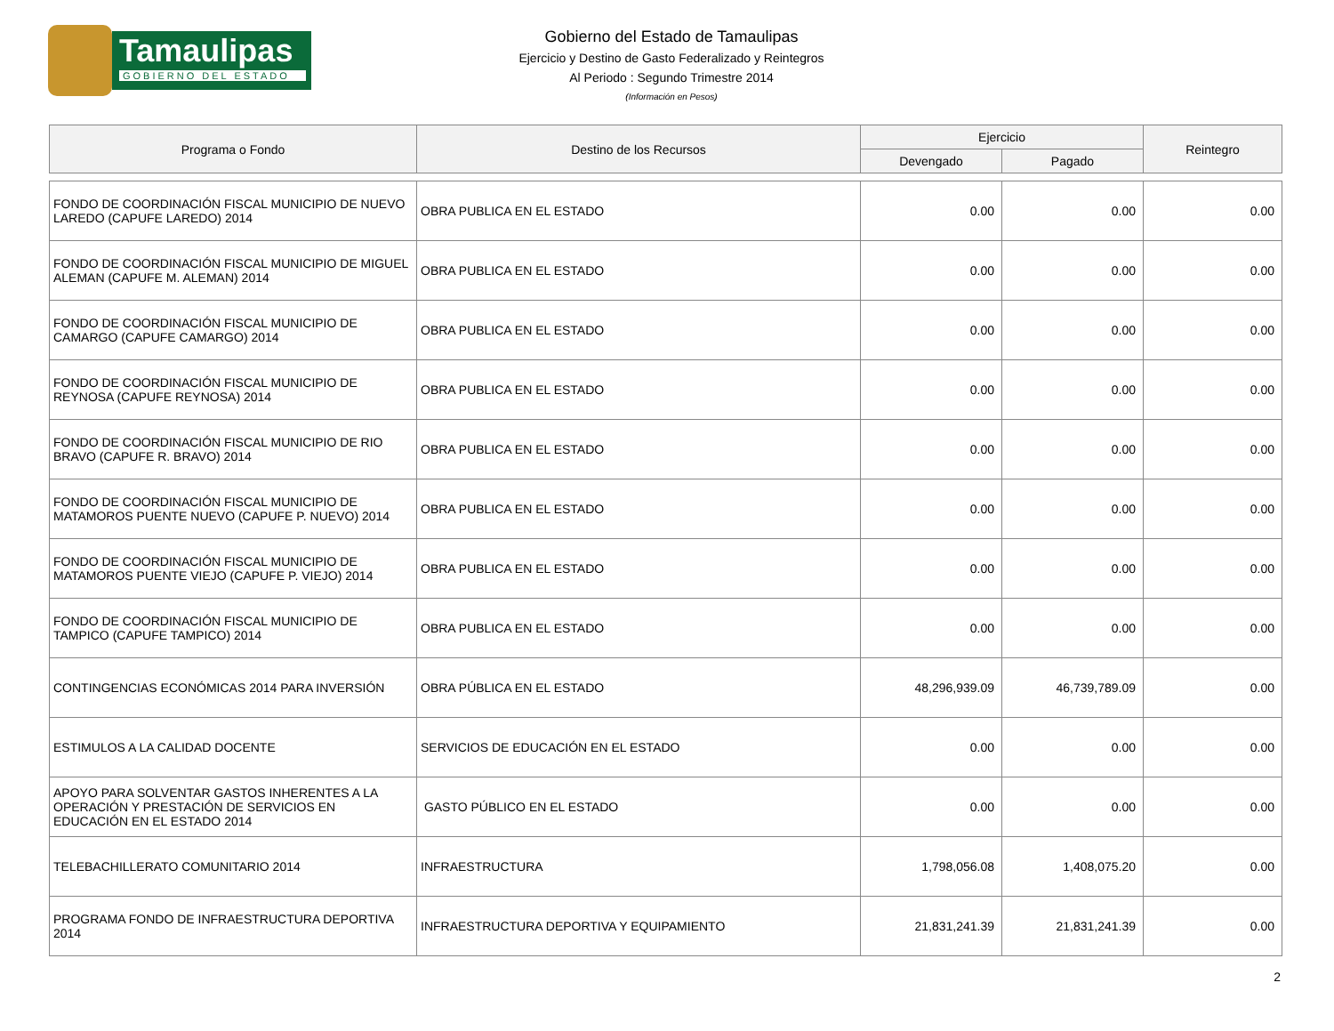Tamaulipas
GOBIERNO DEL ESTADO
Gobierno del Estado de Tamaulipas
Ejercicio y Destino de Gasto Federalizado y Reintegros
Al Periodo : Segundo Trimestre 2014
(Información en Pesos)
| Programa o Fondo | Destino de los Recursos | Ejercicio | | Reintegro |
| --- | --- | --- | --- | --- |
| | | Devengado | Pagado | |
| FONDO DE COORDINACIÓN FISCAL MUNICIPIO DE NUEVO LAREDO (CAPUFE LAREDO) 2014 | OBRA PUBLICA EN EL ESTADO | 0.00 | 0.00 | 0.00 |
| FONDO DE COORDINACIÓN FISCAL MUNICIPIO DE MIGUEL ALEMAN (CAPUFE M. ALEMAN) 2014 | OBRA PUBLICA EN EL ESTADO | 0.00 | 0.00 | 0.00 |
| FONDO DE COORDINACIÓN FISCAL MUNICIPIO DE CAMARGO (CAPUFE CAMARGO) 2014 | OBRA PUBLICA EN EL ESTADO | 0.00 | 0.00 | 0.00 |
| FONDO DE COORDINACIÓN FISCAL MUNICIPIO DE REYNOSA (CAPUFE REYNOSA) 2014 | OBRA PUBLICA EN EL ESTADO | 0.00 | 0.00 | 0.00 |
| FONDO DE COORDINACIÓN FISCAL MUNICIPIO DE RIO BRAVO (CAPUFE R. BRAVO) 2014 | OBRA PUBLICA EN EL ESTADO | 0.00 | 0.00 | 0.00 |
| FONDO DE COORDINACIÓN FISCAL MUNICIPIO DE MATAMOROS PUENTE NUEVO (CAPUFE P. NUEVO) 2014 | OBRA PUBLICA EN EL ESTADO | 0.00 | 0.00 | 0.00 |
| FONDO DE COORDINACIÓN FISCAL MUNICIPIO DE MATAMOROS PUENTE VIEJO (CAPUFE P. VIEJO) 2014 | OBRA PUBLICA EN EL ESTADO | 0.00 | 0.00 | 0.00 |
| FONDO DE COORDINACIÓN FISCAL MUNICIPIO DE TAMPICO (CAPUFE TAMPICO) 2014 | OBRA PUBLICA EN EL ESTADO | 0.00 | 0.00 | 0.00 |
| CONTINGENCIAS ECONÓMICAS 2014 PARA INVERSIÓN | OBRA PÚBLICA EN EL ESTADO | 48,296,939.09 | 46,739,789.09 | 0.00 |
| ESTIMULOS A LA CALIDAD DOCENTE | SERVICIOS DE EDUCACIÓN EN EL ESTADO | 0.00 | 0.00 | 0.00 |
| APOYO PARA SOLVENTAR GASTOS INHERENTES A LA OPERACIÓN Y PRESTACIÓN DE SERVICIOS EN EDUCACIÓN EN EL ESTADO 2014 | GASTO PÚBLICO EN EL ESTADO | 0.00 | 0.00 | 0.00 |
| TELEBACHILLERATO COMUNITARIO 2014 | INFRAESTRUCTURA | 1,798,056.08 | 1,408,075.20 | 0.00 |
| PROGRAMA FONDO DE INFRAESTRUCTURA DEPORTIVA 2014 | INFRAESTRUCTURA DEPORTIVA Y EQUIPAMIENTO | 21,831,241.39 | 21,831,241.39 | 0.00 |
2